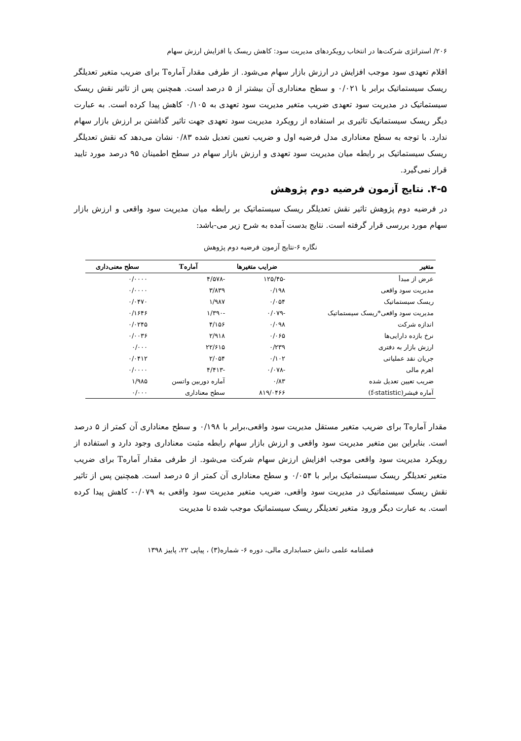۲۰۶/ استراتژی شرکت‌ها در انتخاب رویکردهای مدیریت سود: کاهش ریسک یا افزایش ارزش سهام
اقلام تعهدی سود موجب افزایش در ارزش بازار سهام می‌شود. از طرفی مقدار آمارهT برای ضریب متغیر تعدیلگر ریسک سیستماتیک برابر با ۰/۰۲۱ و سطح معناداری آن بیشتر از ۵ درصد است. همچنین پس از تاثیر نقش ریسک سیستماتیک در مدیریت سود تعهدی ضریب متغیر مدیریت سود تعهدی به ۰/۱۰۵ کاهش پیدا کرده است. به عبارت دیگر ریسک سیستماتیک تاثیری بر استفاده از رویکرد مدیریت سود تعهدی جهت تاثیر گذاشتن بر ارزش بازار سهام ندارد. با توجه به سطح معناداری مدل فرضیه اول و ضریب تعیین تعدیل شده ۰/۸۳ نشان می‌دهد که نقش تعدیلگر ریسک سیستماتیک بر رابطه میان مدیریت سود تعهدی و ارزش بازار سهام در سطح اطمینان ۹۵ درصد مورد تایید قرار نمی‌گیرد.
۴-۵. نتایج آزمون فرضیه دوم پژوهش
در فرضیه دوم پژوهش تاثیر نقش تعدیلگر ریسک سیستماتیک بر رابطه میان مدیریت سود واقعی و ارزش بازار سهام مورد بررسی قرار گرفته است. نتایج بدست آمده به شرح زیر می-باشد:
نگاره ۶-نتایج آزمون فرضیه دوم پژوهش
| متغیر | ضرایب متغیرها | آمارهT | سطح معنی‌داری |
| --- | --- | --- | --- |
| عرض از مبدأ | -۱۲۵/۴۵ | -۴/۵۷۸ | ۰/۰۰۰۰ |
| مدیریت سود واقعی | ۰/۱۹۸ | ۳/۸۳۹ | ۰/۰۰۰۰ |
| ریسک سیستماتیک | ۰/۰۵۴ | ۱/۹۸۷ | ۰/۰۴۷۰ |
| مدیریت سود واقعی*ریسک سیستماتیک | -۰/۰۷۹ | -۱/۳۹۰ | ۰/۱۶۴۶ |
| اندازه شرکت | ۰/۰۹۸ | ۴/۱۵۶ | ۰/۰۲۴۵ |
| نرخ بازده دارایی‌ها | ۰/۰۶۵ | ۲/۹۱۸ | ۰/۰۰۳۶ |
| ارزش بازار به دفتری | ۰/۲۳۹ | ۲۲/۶۱۵ | ۰/۰۰۰ |
| جریان نقد عملیاتی | ۰/۱۰۲ | ۲/۰۵۴ | ۰/۰۴۱۲ |
| اهرم مالی | -۰/۰۷۸ | -۴/۴۱۳ | ۰/۰۰۰۰ |
| ضریب تعیین تعدیل شده | ۰/۸۳ | آماره دوربین واتسن | ۱/۹۸۵ |
| آماره فیشر(f-statistic) | ۸۱۹/۰۴۶۶ | سطح معناداری | ۰/۰۰۰ |
مقدار آمارهT برای ضریب متغیر مستقل مدیریت سود واقعی،برابر با ۰/۱۹۸ و سطح معناداری آن کمتر از ۵ درصد است. بنابراین بین متغیر مدیریت سود واقعی و ارزش بازار سهام رابطه مثبت معناداری وجود دارد و استفاده از رویکرد مدیریت سود واقعی موجب افزایش ارزش سهام شرکت می‌شود. از طرفی مقدار آمارهT برای ضریب متغیر تعدیلگر ریسک سیستماتیک برابر با ۰/۰۵۴ و سطح معناداری آن کمتر از ۵ درصد است. همچنین پس از تاثیر نقش ریسک سیستماتیک در مدیریت سود واقعی، ضریب متغیر مدیریت سود واقعی به ۰/۰۷۹- کاهش پیدا کرده است. به عبارت دیگر ورود متغیر تعدیلگر ریسک سیستماتیک موجب شده تا مدیریت
فصلنامه علمی دانش حسابداری مالی، دوره ۶- شماره(۳) ، پیاپی ۲۲، پاییز ۱۳۹۸